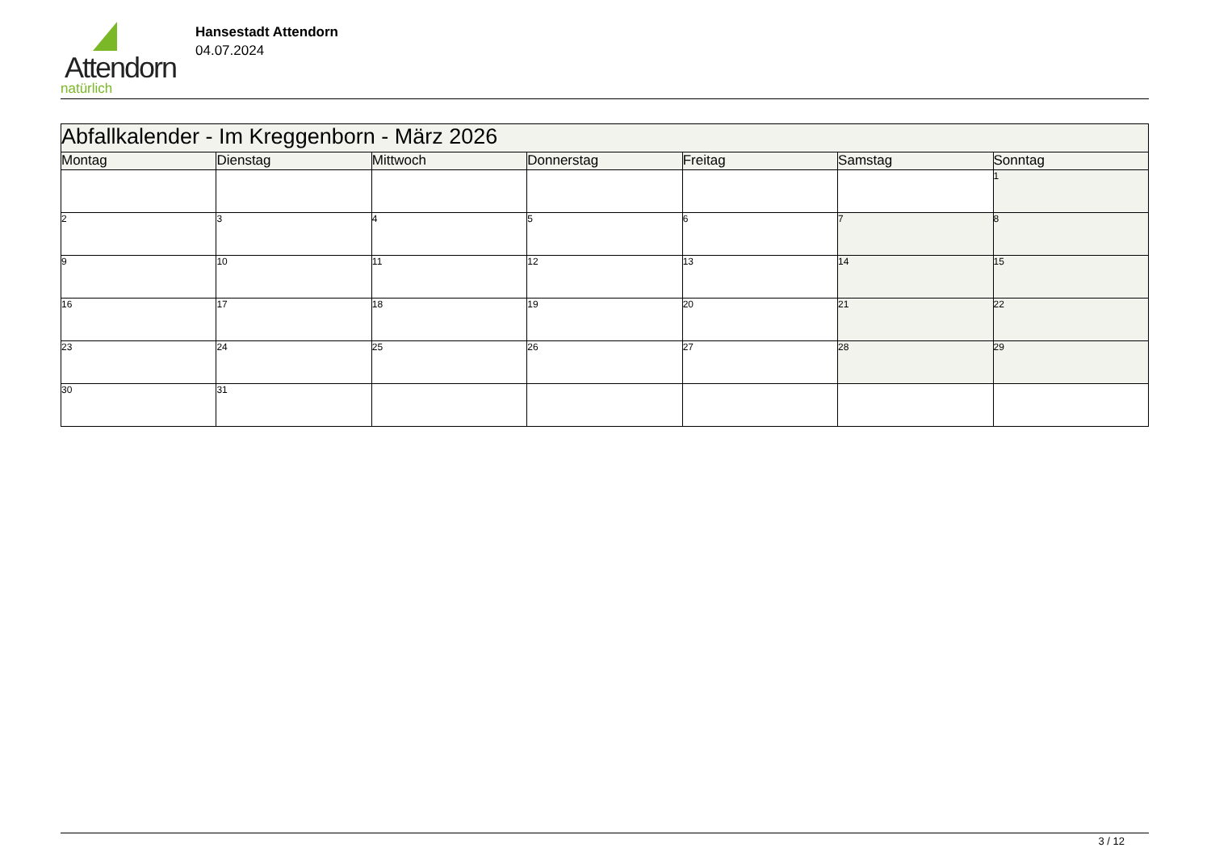Attendorn
natürlich
Hansestadt Attendorn
04.07.2024
| Abfallkalender - Im Kreggenborn - März 2026 | | | | | | |
| --- | --- | --- | --- | --- | --- | --- |
| Montag | Dienstag | Mittwoch | Donnerstag | Freitag | Samstag | Sonntag |
| | | | | | | 1 |
| 2 | 3 | 4 | 5 | 6 | 7 | 8 |
| 9 | 10 | 11 | 12 | 13 | 14 | 15 |
| 16 | 17 | 18 | 19 | 20 | 21 | 22 |
| 23 | 24 | 25 | 26 | 27 | 28 | 29 |
| 30 | 31 | | | | | |
3 / 12